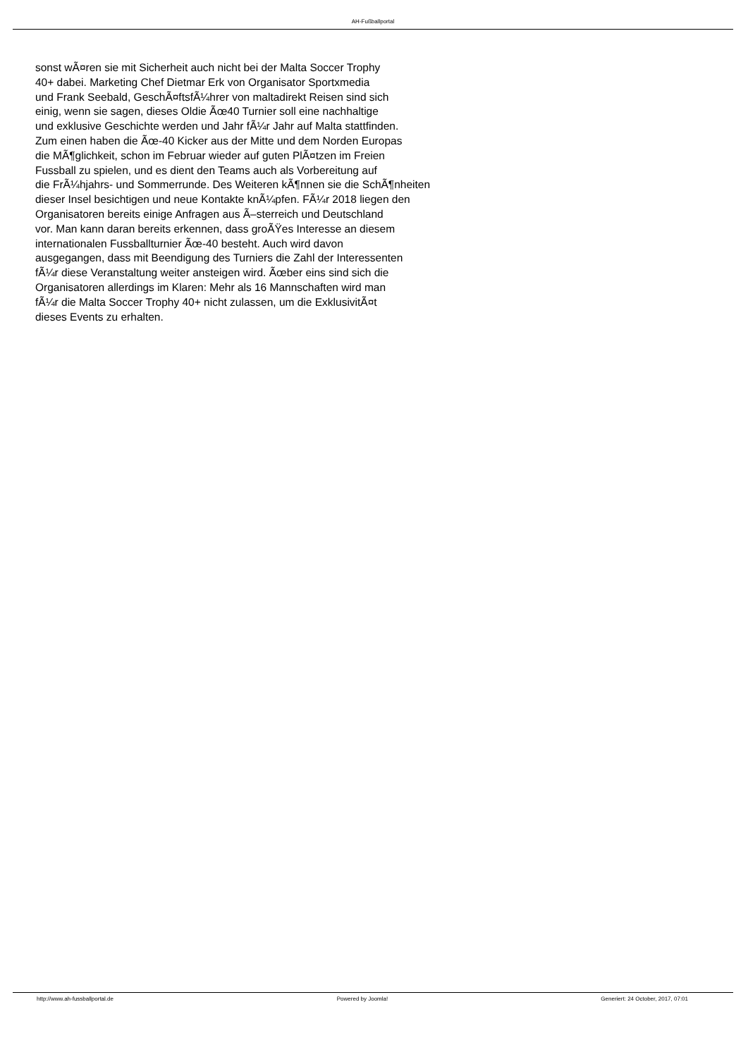AH-Fußballportal
sonst wÃ¤ren sie mit Sicherheit auch nicht bei der Malta Soccer Trophy
40+ dabei. Marketing Chef Dietmar Erk von Organisator Sportxmedia
und Frank Seebald, GeschÃ¤ftsfÃ¼hrer von maltadirekt Reisen sind sich
einig, wenn sie sagen, dieses Oldie Ãœ40 Turnier soll eine nachhaltige
und exklusive Geschichte werden und Jahr fÃ¼r Jahr auf Malta stattfinden.
Zum einen haben die Ãœ-40 Kicker aus der Mitte und dem Norden Europas
die MÃ¶glichkeit, schon im Februar wieder auf guten PlÃ¤tzen im Freien
Fussball zu spielen, und es dient den Teams auch als Vorbereitung auf
die FrÃ¼hjahrs- und Sommerrunde. Des Weiteren kÃ¶nnen sie die SchÃ¶nheiten
dieser Insel besichtigen und neue Kontakte knÃ¼pfen. FÃ¼r 2018 liegen den
Organisatoren bereits einige Anfragen aus Ã–sterreich und Deutschland
vor. Man kann daran bereits erkennen, dass groÃŸes Interesse an diesem
internationalen Fussballturnier Ãœ-40 besteht. Auch wird davon
ausgegangen, dass mit Beendigung des Turniers die Zahl der Interessenten
fÃ¼r diese Veranstaltung weiter ansteigen wird. Ãœber eins sind sich die
Organisatoren allerdings im Klaren: Mehr als 16 Mannschaften wird man
fÃ¼r die Malta Soccer Trophy 40+ nicht zulassen, um die ExklusivitÃ¤t
dieses Events zu erhalten.
http://www.ah-fussballportal.de
Powered by Joomla! Generiert: 24 October, 2017, 07:01